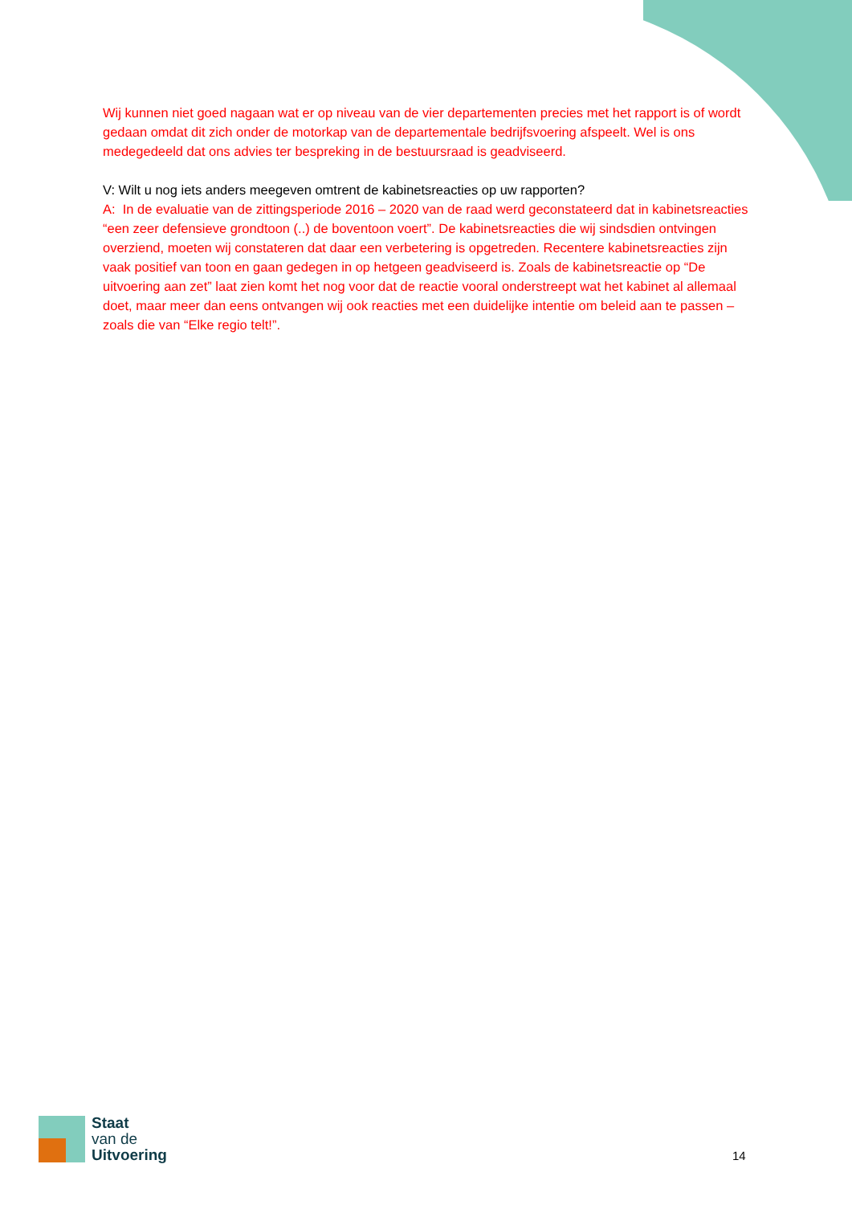Wij kunnen niet goed nagaan wat er op niveau van de vier departementen precies met het rapport is of wordt gedaan omdat dit zich onder de motorkap van de departementale bedrijfsvoering afspeelt. Wel is ons medegedeeld dat ons advies ter bespreking in de bestuursraad is geadviseerd.
V: Wilt u nog iets anders meegeven omtrent de kabinetsreacties op uw rapporten?
A: In de evaluatie van de zittingsperiode 2016 – 2020 van de raad werd geconstateerd dat in kabinetsreacties “een zeer defensieve grondtoon (..) de boventoon voert”. De kabinetsreacties die wij sindsdien ontvingen overziend, moeten wij constateren dat daar een verbetering is opgetreden. Recentere kabinetsreacties zijn vaak positief van toon en gaan gedegen in op hetgeen geadviseerd is. Zoals de kabinetsreactie op “De uitvoering aan zet” laat zien komt het nog voor dat de reactie vooral onderstreept wat het kabinet al allemaal doet, maar meer dan eens ontvangen wij ook reacties met een duidelijke intentie om beleid aan te passen – zoals die van “Elke regio telt!”.
Staat
van de
Uitvoering
14